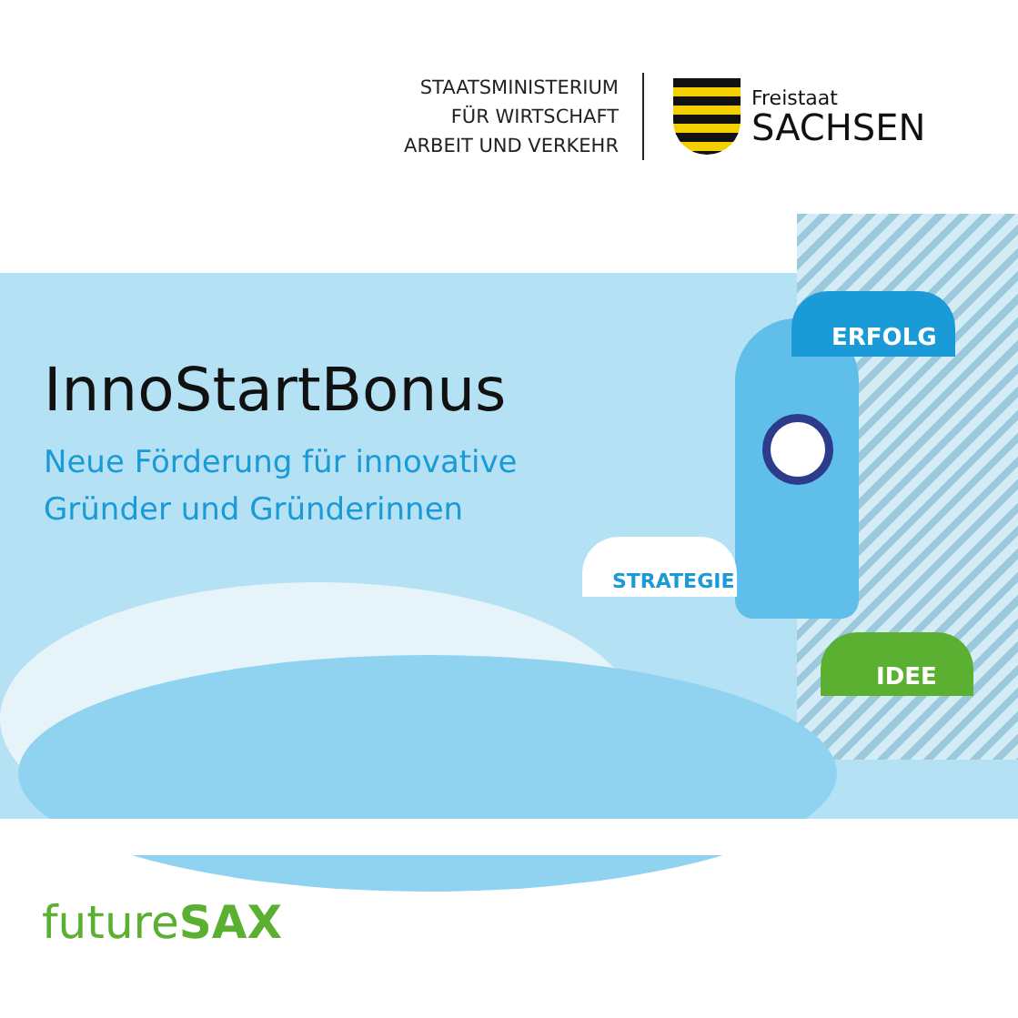STAATSMINISTERIUM
FÜR WIRTSCHAFT
ARBEIT UND VERKEHR
Freistaat
SACHSEN
InnoStartBonus
Neue Förderung für innovative
Gründer und Gründerinnen
ERFOLG
STRATEGIE
IDEE
futureSAX